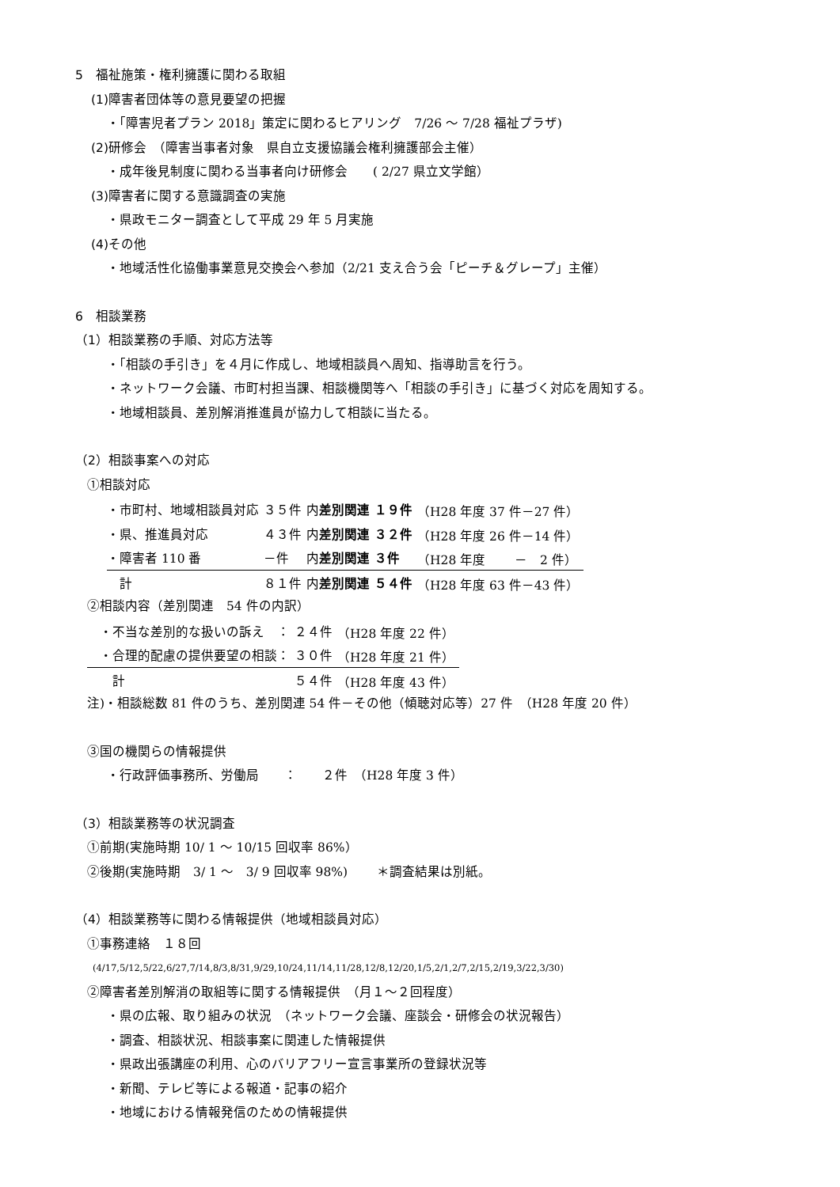5　福祉施策・権利擁護に関わる取組
(1)障害者団体等の意見要望の把握
・「障害児者プラン 2018」策定に関わるヒアリング　7/26 ～ 7/28 福祉プラザ)
(2)研修会　（障害当事者対象　県自立支援協議会権利擁護部会主催）
・成年後見制度に関わる当事者向け研修会　　( 2/27 県立文学館）
(3)障害者に関する意識調査の実施
・県政モニター調査として平成 29 年 5 月実施
(4)その他
・地域活性化協働事業意見交換会へ参加（2/21 支え合う会「ピーチ＆グレープ」主催）
6　相談業務
（1）相談業務の手順、対応方法等
・「相談の手引き」を４月に作成し、地域相談員へ周知、指導助言を行う。
・ネットワーク会議、市町村担当課、相談機関等へ「相談の手引き」に基づく対応を周知する。
・地域相談員、差別解消推進員が協力して相談に当たる。
（2）相談事案への対応
①相談対応
| ・市町村、地域相談員対応 | ３５件 | 内 差別関連 | １９件 | （H28 年度 37 件－27 件） |
| ・県、推進員対応 | ４３件 | 内 差別関連 | ３２件 | （H28 年度 26 件－14 件） |
| ・障害者 110 番 | －件 | 内 差別関連 | ３件 | （H28 年度 － 2 件） |
| 計 | ８１件 | 内 差別関連 | ５４件 | （H28 年度 63 件－43 件） |
②相談内容（差別関連　54 件の内訳）
| ・不当な差別的な扱いの訴え ： | ２４件 | （H28 年度 22 件） |
| ・合理的配慮の提供要望の相談： | ３０件 | （H28 年度 21 件） |
| 計 | ５４件 | （H28 年度 43 件） |
注)・相談総数 81 件のうち、差別関連 54 件－その他（傾聴対応等）27 件　（H28 年度 20 件）
③国の機関らの情報提供
・行政評価事務所、労働局　　：　　２件　（H28 年度 3 件）
（3）相談業務等の状況調査
①前期(実施時期 10/ 1 ～ 10/15 回収率 86%）
②後期(実施時期　3/ 1 ～　3/ 9 回収率 98%)　　 ＊調査結果は別紙。
（4）相談業務等に関わる情報提供（地域相談員対応）
①事務連絡　１８回
(4/17,5/12,5/22,6/27,7/14,8/3,8/31,9/29,10/24,11/14,11/28,12/8,12/20,1/5,2/1,2/7,2/15,2/19,3/22,3/30)
②障害者差別解消の取組等に関する情報提供　（月１～２回程度）
・県の広報、取り組みの状況　（ネットワーク会議、座談会・研修会の状況報告）
・調査、相談状況、相談事案に関連した情報提供
・県政出張講座の利用、心のバリアフリー宣言事業所の登録状況等
・新聞、テレビ等による報道・記事の紹介
・地域における情報発信のための情報提供